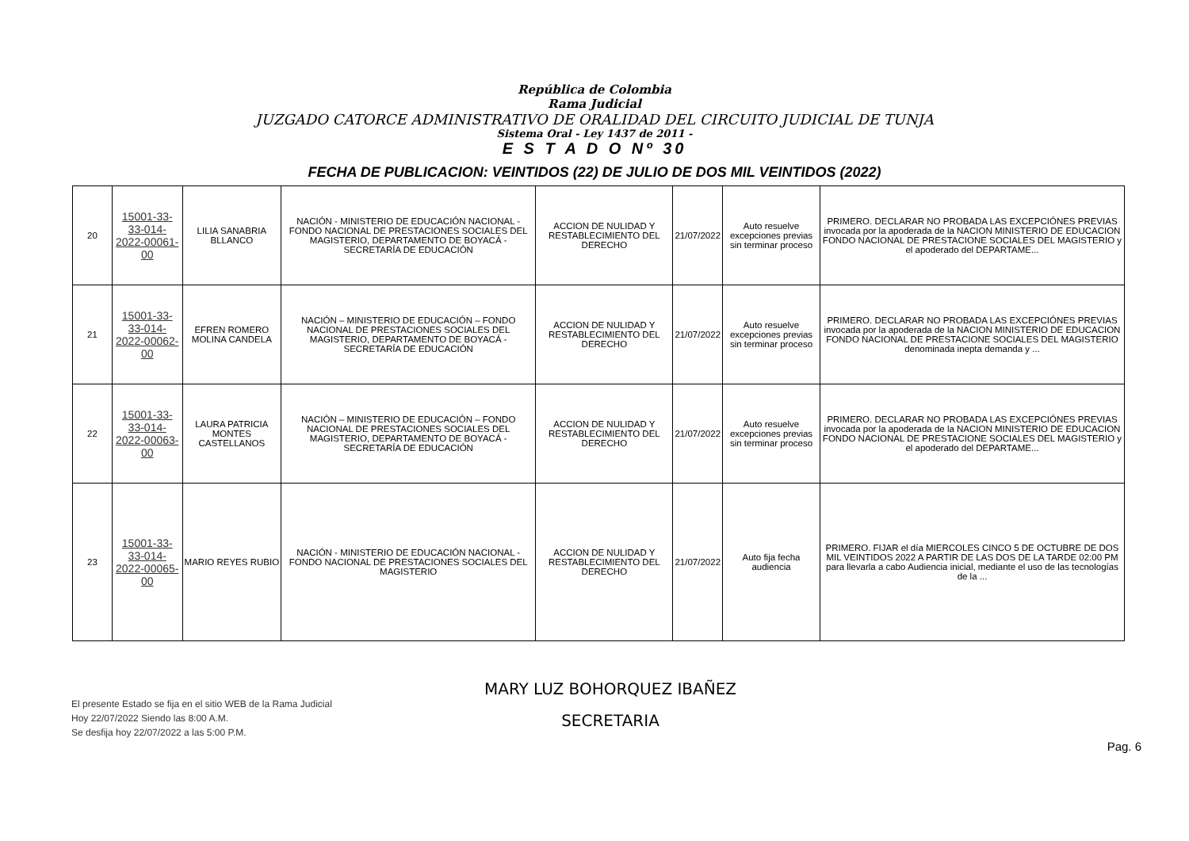República de Colombia
Rama Judicial
JUZGADO CATORCE ADMINISTRATIVO DE ORALIDAD DEL CIRCUITO JUDICIAL DE TUNJA
Sistema Oral - Ley 1437 de 2011 -
E S T A D O Nº 30
FECHA DE PUBLICACION: VEINTIDOS (22) DE JULIO DE DOS MIL VEINTIDOS (2022)
| 20 | 15001-33-33-014-2022-00061-00 | LILIA SANABRIA BLLANCO | NACIÓN - MINISTERIO DE EDUCACIÓN NACIONAL - FONDO NACIONAL DE PRESTACIONES SOCIALES DEL MAGISTERIO, DEPARTAMENTO DE BOYACÁ - SECRETARÍA DE EDUCACIÓN | ACCION DE NULIDAD Y RESTABLECIMIENTO DEL DERECHO | 21/07/2022 | Auto resuelve excepciones previas sin terminar proceso | PRIMERO. DECLARAR NO PROBADA LAS EXCEPCIÓNES PREVIAS invocada por la apoderada de la NACION MINISTERIO DE EDUCACION FONDO NACIONAL DE PRESTACIONE SOCIALES DEL MAGISTERIO y el apoderado del DEPARTAME... |
| 21 | 15001-33-33-014-2022-00062-00 | EFREN ROMERO MOLINA CANDELA | NACIÓN – MINISTERIO DE EDUCACIÓN – FONDO NACIONAL DE PRESTACIONES SOCIALES DEL MAGISTERIO, DEPARTAMENTO DE BOYACÁ - SECRETARÍA DE EDUCACIÓN | ACCION DE NULIDAD Y RESTABLECIMIENTO DEL DERECHO | 21/07/2022 | Auto resuelve excepciones previas sin terminar proceso | PRIMERO. DECLARAR NO PROBADA LAS EXCEPCIÓNES PREVIAS invocada por la apoderada de la NACION MINISTERIO DE EDUCACION FONDO NACIONAL DE PRESTACIONE SOCIALES DEL MAGISTERIO denominada inepta demanda y ... |
| 22 | 15001-33-33-014-2022-00063-00 | LAURA PATRICIA MONTES CASTELLANOS | NACIÓN – MINISTERIO DE EDUCACIÓN – FONDO NACIONAL DE PRESTACIONES SOCIALES DEL MAGISTERIO, DEPARTAMENTO DE BOYACÁ - SECRETARÍA DE EDUCACIÓN | ACCION DE NULIDAD Y RESTABLECIMIENTO DEL DERECHO | 21/07/2022 | Auto resuelve excepciones previas sin terminar proceso | PRIMERO. DECLARAR NO PROBADA LAS EXCEPCIÓNES PREVIAS invocada por la apoderada de la NACION MINISTERIO DE EDUCACION FONDO NACIONAL DE PRESTACIONE SOCIALES DEL MAGISTERIO y el apoderado del DEPARTAME... |
| 23 | 15001-33-33-014-2022-00065-00 | MARIO REYES RUBIO | NACIÓN - MINISTERIO DE EDUCACIÓN NACIONAL - FONDO NACIONAL DE PRESTACIONES SOCIALES DEL MAGISTERIO | ACCION DE NULIDAD Y RESTABLECIMIENTO DEL DERECHO | 21/07/2022 | Auto fija fecha audiencia | PRIMERO. FIJAR el día MIERCOLES CINCO 5 DE OCTUBRE DE DOS MIL VEINTIDOS 2022 A PARTIR DE LAS DOS DE LA TARDE 02:00 PM para llevarla a cabo Audiencia inicial, mediante el uso de las tecnologías de la ... |
El presente Estado se fija en el sitio WEB de la Rama Judicial
Hoy 22/07/2022 Siendo las 8:00 A.M.
Se desfija hoy 22/07/2022 a las 5:00 P.M.
MARY LUZ BOHORQUEZ IBAÑEZ
SECRETARIA
Pag. 6